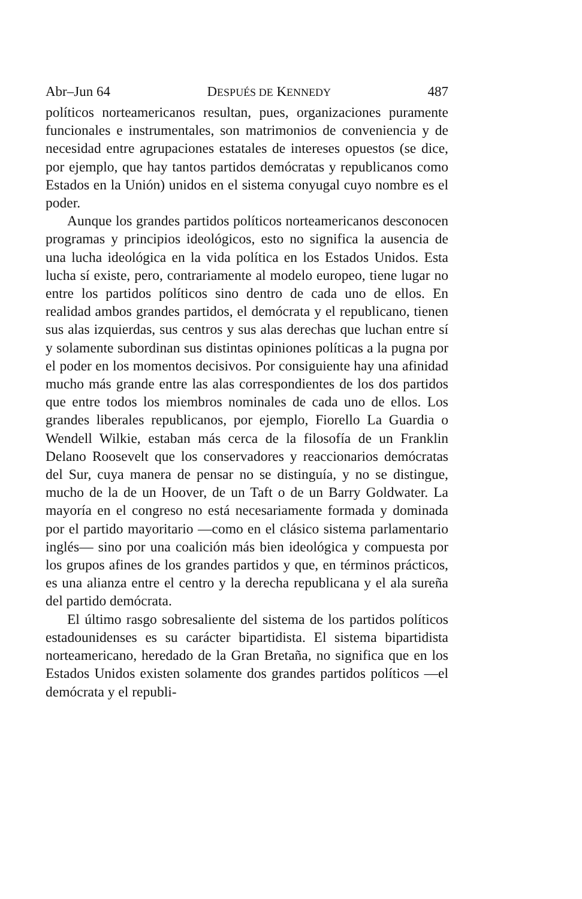Abr–Jun 64 DESPUÉS DE KENNEDY 487
políticos norteamericanos resultan, pues, organizaciones puramente funcionales e instrumentales, son matrimonios de conveniencia y de necesidad entre agrupaciones estatales de intereses opuestos (se dice, por ejemplo, que hay tantos partidos demócratas y republicanos como Estados en la Unión) unidos en el sistema conyugal cuyo nombre es el poder.
Aunque los grandes partidos políticos norteamericanos desconocen programas y principios ideológicos, esto no significa la ausencia de una lucha ideológica en la vida política en los Estados Unidos. Esta lucha sí existe, pero, contrariamente al modelo europeo, tiene lugar no entre los partidos políticos sino dentro de cada uno de ellos. En realidad ambos grandes partidos, el demócrata y el republicano, tienen sus alas izquierdas, sus centros y sus alas derechas que luchan entre sí y solamente subordinan sus distintas opiniones políticas a la pugna por el poder en los momentos decisivos. Por consiguiente hay una afinidad mucho más grande entre las alas correspondientes de los dos partidos que entre todos los miembros nominales de cada uno de ellos. Los grandes liberales republicanos, por ejemplo, Fiorello La Guardia o Wendell Wilkie, estaban más cerca de la filosofía de un Franklin Delano Roosevelt que los conservadores y reaccionarios demócratas del Sur, cuya manera de pensar no se distinguía, y no se distingue, mucho de la de un Hoover, de un Taft o de un Barry Goldwater. La mayoría en el congreso no está necesariamente formada y dominada por el partido mayoritario —como en el clásico sistema parlamentario inglés— sino por una coalición más bien ideológica y compuesta por los grupos afines de los grandes partidos y que, en términos prácticos, es una alianza entre el centro y la derecha republicana y el ala sureña del partido demócrata.
El último rasgo sobresaliente del sistema de los partidos políticos estadounidenses es su carácter bipartidista. El sistema bipartidista norteamericano, heredado de la Gran Bretaña, no significa que en los Estados Unidos existen solamente dos grandes partidos políticos —el demócrata y el republi-